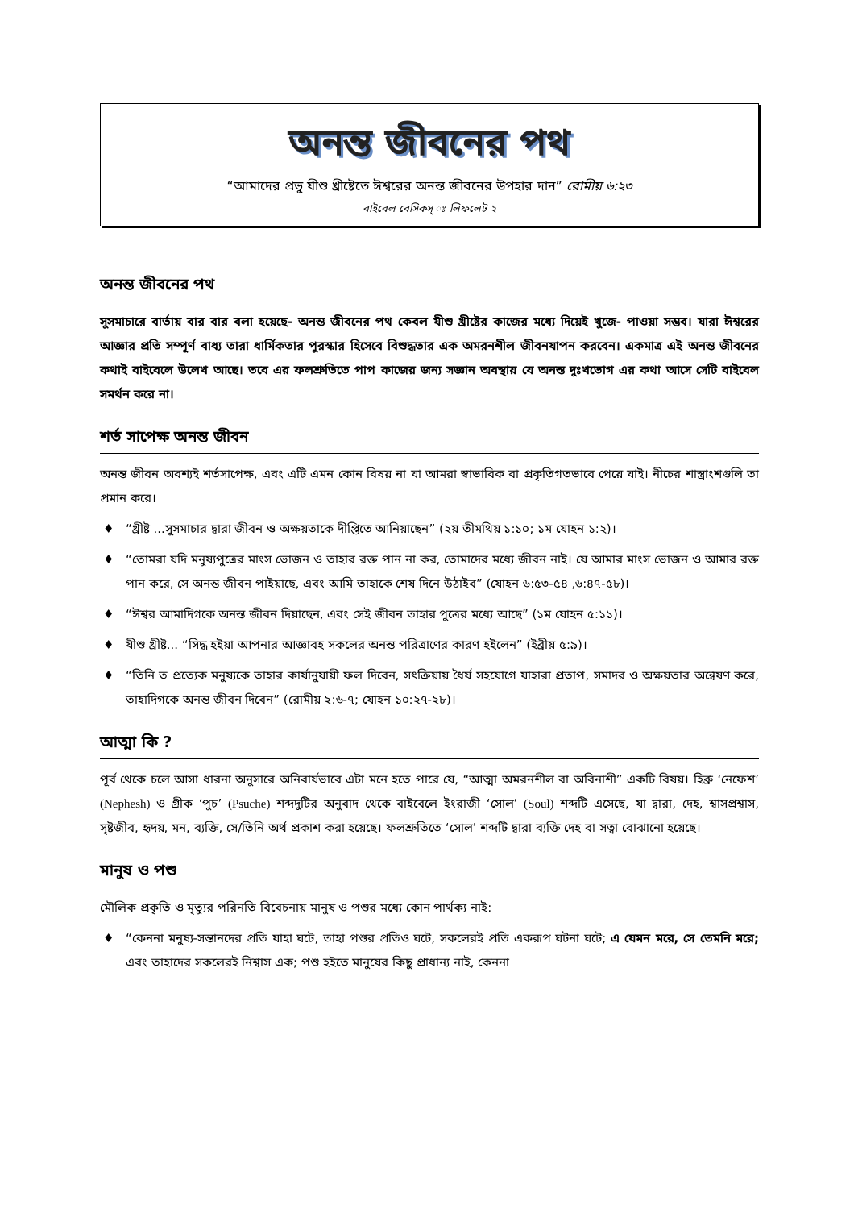অনন্ত জীবনের পথ
“আমাদের প্রভু যীশু খ্রীষ্টেতে ঈশ্বরের অনন্ত জীবনের উপহার দান” রোমীয় ৬:২৩
বাইবেল বেসিকস্ ঃ লিফলেট ২
অনন্ত জীবনের পথ
সুসমাচারে বার্তায় বার বার বলা হয়েছে- অনন্ত জীবনের পথ কেবল যীশু খ্রীষ্টের কাজের মধ্যে দিয়েই খুজে- পাওয়া সম্ভব। যারা ঈশ্বরের আজ্ঞার প্রতি সম্পূর্ণ বাধ্য তারা ধার্মিকতার পুরস্কার হিসেবে বিশুদ্ধতার এক অমরনশীল জীবনযাপন করবেন। একমাত্র এই অনন্ত জীবনের কথাই বাইবেলে উলেখ আছে। তবে এর ফলশ্রুতিতে পাপ কাজের জন্য সজ্ঞান অবস্থায় যে অনন্ত দুঃখভোগ এর কথা আসে সেটি বাইবেল সমর্থন করে না।
শর্ত সাপেক্ষ অনন্ত জীবন
অনন্ত জীবন অবশ্যই শর্তসাপেক্ষ, এবং এটি এমন কোন বিষয় না যা আমরা স্বাভাবিক বা প্রকৃতিগতভাবে পেয়ে যাই। নীচের শাস্ত্রাংশগুলি তা প্রমান করে।
♦ “খ্রীষ্ট ...সুসমাচার দ্বারা জীবন ও অক্ষয়তাকে দীপ্তিতে আনিয়াছেন” (২য় তীমথিয় ১:১০; ১ম যোহন ১:২)।
♦ “তোমরা যদি মনুষ্যপুত্রের মাংস ভোজন ও তাহার রক্ত পান না কর, তোমাদের মধ্যে জীবন নাই। যে আমার মাংস ভোজন ও আমার রক্ত পান করে, সে অনন্ত জীবন পাইয়াছে, এবং আমি তাহাকে শেষ দিনে উঠাইব” (যোহন ৬:৫৩-৫৪ ,৬:৪৭-৫৮)।
♦ “ঈশ্বর আমাদিগকে অনন্ত জীবন দিয়াছেন, এবং সেই জীবন তাহার পুত্রের মধ্যে আছে” (১ম যোহন ৫:১১)।
♦ যীশু খ্রীষ্ট... “সিদ্ধ হইয়া আপনার আজ্ঞাবহ সকলের অনন্ত পরিত্রাণের কারণ হইলেন” (ইব্রীয় ৫:৯)।
♦ “তিনি ত প্রত্যেক মনুষ্যকে তাহার কার্যানুযায়ী ফল দিবেন, সৎক্রিয়ায় ধৈর্য সহযোগে যাহারা প্রতাপ, সমাদর ও অক্ষয়তার অন্বেষণ করে, তাহাদিগকে অনন্ত জীবন দিবেন” (রোমীয় ২:৬-৭; যোহন ১০:২৭-২৮)।
আত্মা কি ?
পূর্ব থেকে চলে আসা ধারনা অনুসারে অনিবার্যভাবে এটা মনে হতে পারে যে, “আত্মা অমরনশীল বা অবিনাশী” একটি বিষয়। হিব্রু ‘নেফেশ’ (Nephesh) ও গ্রীক ‘পুচ’ (Psuche) শব্দদুটির অনুবাদ থেকে বাইবেলে ইংরাজী ‘সোল’ (Soul) শব্দটি এসেছে, যা দ্বারা, দেহ, শ্বাসপ্রশ্বাস, সৃষ্টজীব, হৃদয়, মন, ব্যক্তি, সে/তিনি অর্থ প্রকাশ করা হয়েছে। ফলশ্রুতিতে ‘সোল’ শব্দটি দ্বারা ব্যক্তি দেহ বা সত্বা বোঝানো হয়েছে।
মানুষ ও পশু
মৌলিক প্রকৃতি ও মৃত্যুর পরিনতি বিবেচনায় মানুষ ও পশুর মধ্যে কোন পার্থক্য নাই:
♦ “কেননা মনুষ্য-সন্তানদের প্রতি যাহা ঘটে, তাহা পশুর প্রতিও ঘটে, সকলেরই প্রতি একরূপ ঘটনা ঘটে; এ যেমন মরে, সে তেমনি মরে; এবং তাহাদের সকলেরই নিশ্বাস এক; পশু হইতে মানুষের কিছু প্রাধান্য নাই, কেননা